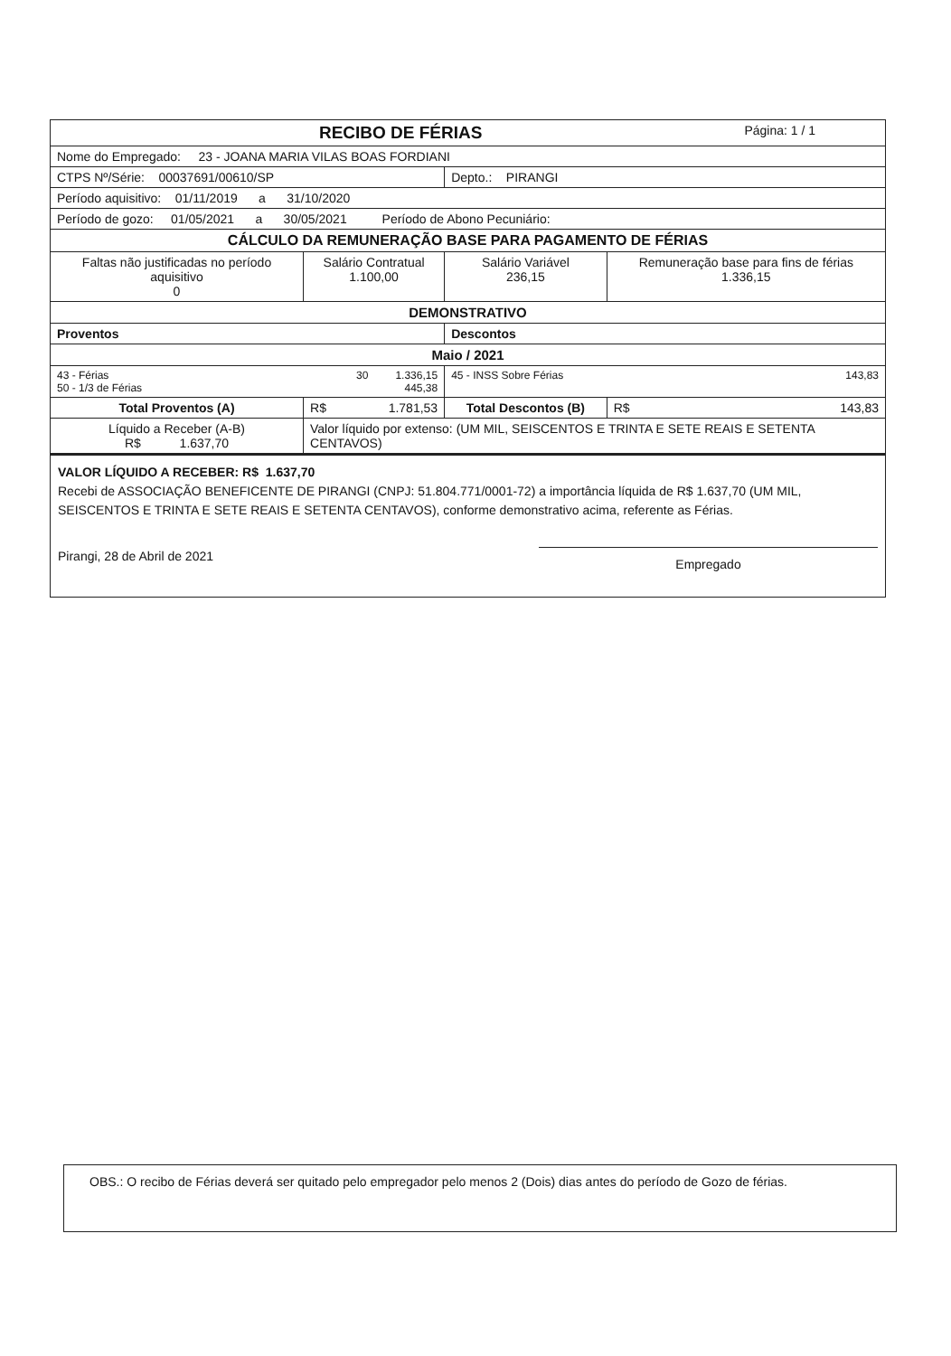| RECIBO DE FÉRIAS Página: 1 / 1 | | | | |
| Nome do Empregado: 23 - JOANA MARIA VILAS BOAS FORDIANI | | | | |
| CTPS Nº/Série: 00037691/00610/SP | | | Depto.: PIRANGI | |
| Período aquisitivo: 01/11/2019 a 31/10/2020 | | | | |
| Período de gozo: 01/05/2021 a 30/05/2021 Período de Abono Pecuniário: | | | | |
| CÁLCULO DA REMUNERAÇÃO BASE PARA PAGAMENTO DE FÉRIAS | | | | |
| Faltas não justificadas no período aquisitivo 0 | | Salário Contratual 1.100,00 | Salário Variável 236,15 | Remuneração base para fins de férias 1.336,15 |
| DEMONSTRATIVO | | | | |
| Proventos | | | Descontos | |
| Maio / 2021 | | | | |
| 43 - Férias 30 1.336,15 50 - 1/3 de Férias 445,38 | | | 45 - INSS Sobre Férias 143,83 | |
| Total Proventos (A) | R$ 1.781,53 | | Total Descontos (B) | R$ 143,83 |
| Líquido a Receber (A-B) R$ 1.637,70 | Valor líquido por extenso: (UM MIL, SEISCENTOS E TRINTA E SETE REAIS E SETENTA CENTAVOS) | | | |
VALOR LÍQUIDO A RECEBER: R$ 1.637,70
Recebi de ASSOCIAÇÃO BENEFICENTE DE PIRANGI (CNPJ: 51.804.771/0001-72) a importância líquida de R$ 1.637,70 (UM MIL, SEISCENTOS E TRINTA E SETE REAIS E SETENTA CENTAVOS), conforme demonstrativo acima, referente as Férias.
Pirangi, 28 de Abril de 2021
Empregado
OBS.: O recibo de Férias deverá ser quitado pelo empregador pelo menos 2 (Dois) dias antes do período de Gozo de férias.